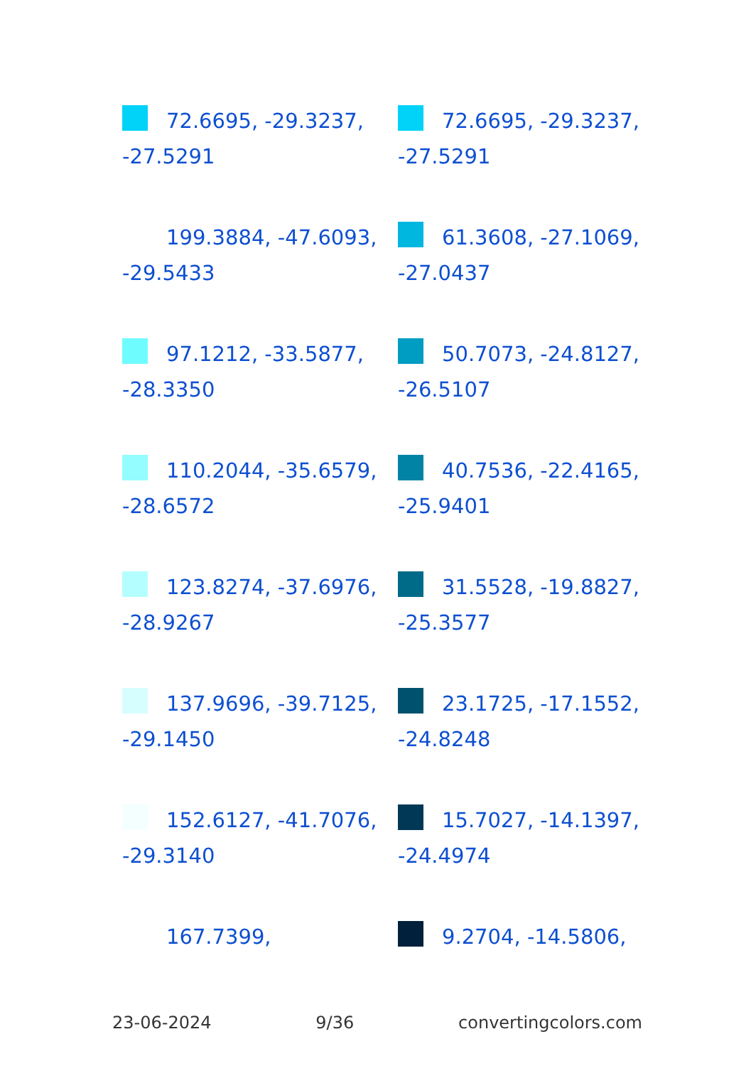72.6695, -29.3237, -27.5291
72.6695, -29.3237, -27.5291
199.3884, -47.6093, -29.5433
61.3608, -27.1069, -27.0437
97.1212, -33.5877, -28.3350
50.7073, -24.8127, -26.5107
110.2044, -35.6579, -28.6572
40.7536, -22.4165, -25.9401
123.8274, -37.6976, -28.9267
31.5528, -19.8827, -25.3577
137.9696, -39.7125, -29.1450
23.1725, -17.1552, -24.8248
152.6127, -41.7076, -29.3140
15.7027, -14.1397, -24.4974
167.7399,
9.2704, -14.5806,
23-06-2024 9/36 convertingcolors.com